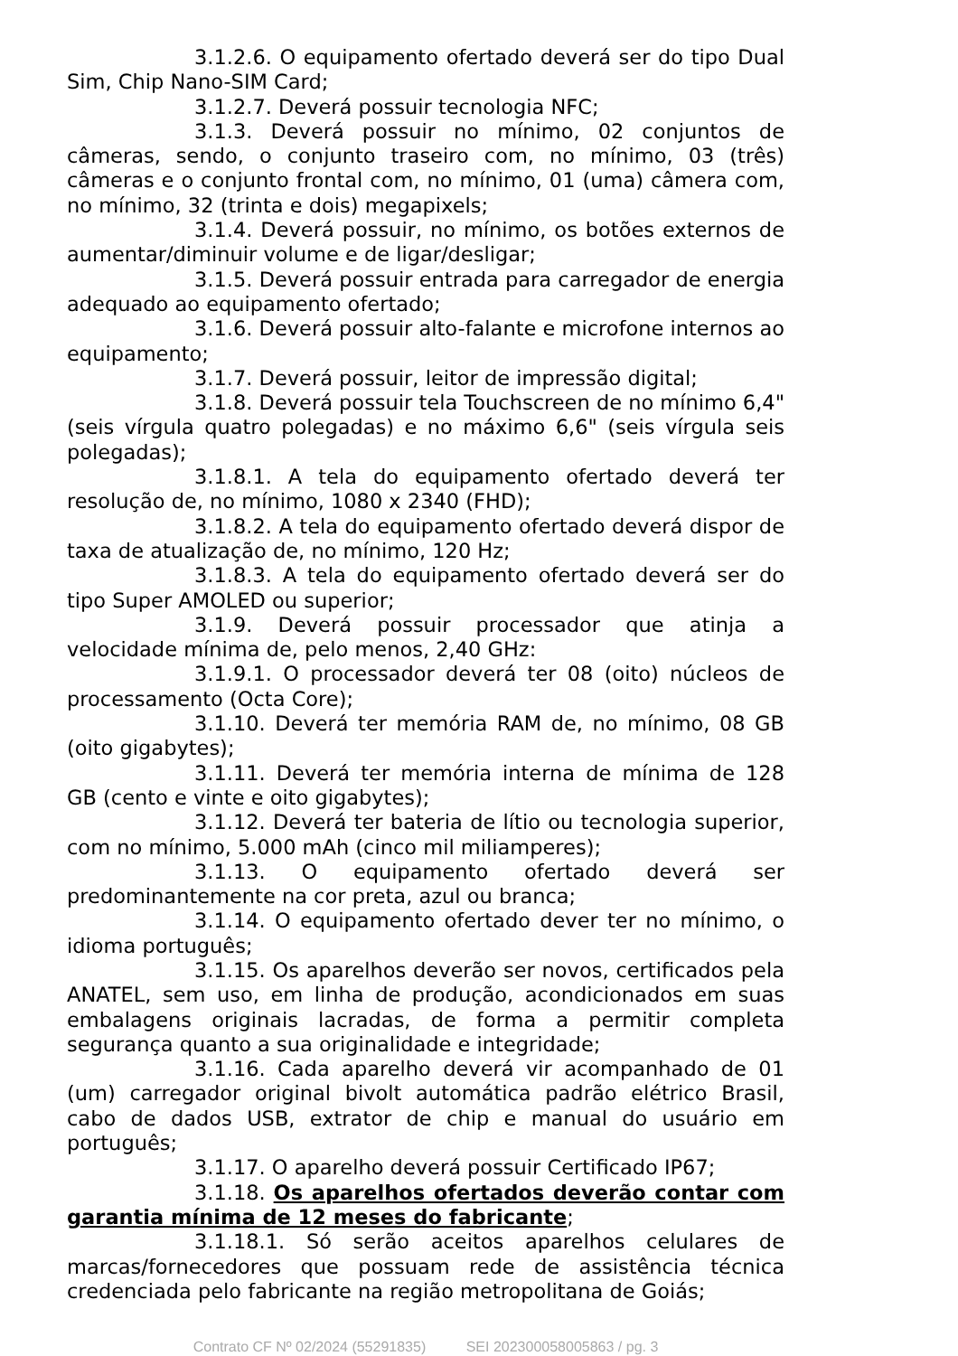3.1.2.6. O equipamento ofertado deverá ser do tipo Dual Sim, Chip Nano-SIM Card;
3.1.2.7. Deverá possuir tecnologia NFC;
3.1.3. Deverá possuir no mínimo, 02 conjuntos de câmeras, sendo, o conjunto traseiro com, no mínimo, 03 (três) câmeras e o conjunto frontal com, no mínimo, 01 (uma) câmera com, no mínimo, 32 (trinta e dois) megapixels;
3.1.4. Deverá possuir, no mínimo, os botões externos de aumentar/diminuir volume e de ligar/desligar;
3.1.5. Deverá possuir entrada para carregador de energia adequado ao equipamento ofertado;
3.1.6. Deverá possuir alto-falante e microfone internos ao equipamento;
3.1.7. Deverá possuir, leitor de impressão digital;
3.1.8. Deverá possuir tela Touchscreen de no mínimo 6,4" (seis vírgula quatro polegadas) e no máximo 6,6" (seis vírgula seis polegadas);
3.1.8.1. A tela do equipamento ofertado deverá ter resolução de, no mínimo, 1080 x 2340 (FHD);
3.1.8.2. A tela do equipamento ofertado deverá dispor de taxa de atualização de, no mínimo, 120 Hz;
3.1.8.3. A tela do equipamento ofertado deverá ser do tipo Super AMOLED ou superior;
3.1.9. Deverá possuir processador que atinja a velocidade mínima de, pelo menos, 2,40 GHz:
3.1.9.1. O processador deverá ter 08 (oito) núcleos de processamento (Octa Core);
3.1.10. Deverá ter memória RAM de, no mínimo, 08 GB (oito gigabytes);
3.1.11. Deverá ter memória interna de mínima de 128 GB (cento e vinte e oito gigabytes);
3.1.12. Deverá ter bateria de lítio ou tecnologia superior, com no mínimo, 5.000 mAh (cinco mil miliamperes);
3.1.13. O equipamento ofertado deverá ser predominantemente na cor preta, azul ou branca;
3.1.14. O equipamento ofertado dever ter no mínimo, o idioma português;
3.1.15. Os aparelhos deverão ser novos, certificados pela ANATEL, sem uso, em linha de produção, acondicionados em suas embalagens originais lacradas, de forma a permitir completa segurança quanto a sua originalidade e integridade;
3.1.16. Cada aparelho deverá vir acompanhado de 01 (um) carregador original bivolt automática padrão elétrico Brasil, cabo de dados USB, extrator de chip e manual do usuário em português;
3.1.17. O aparelho deverá possuir Certificado IP67;
3.1.18. Os aparelhos ofertados deverão contar com garantia mínima de 12 meses do fabricante;
3.1.18.1. Só serão aceitos aparelhos celulares de marcas/fornecedores que possuam rede de assistência técnica credenciada pelo fabricante na região metropolitana de Goiás;
Contrato CF Nº 02/2024 (55291835) SEI 202300058005863 / pg. 3